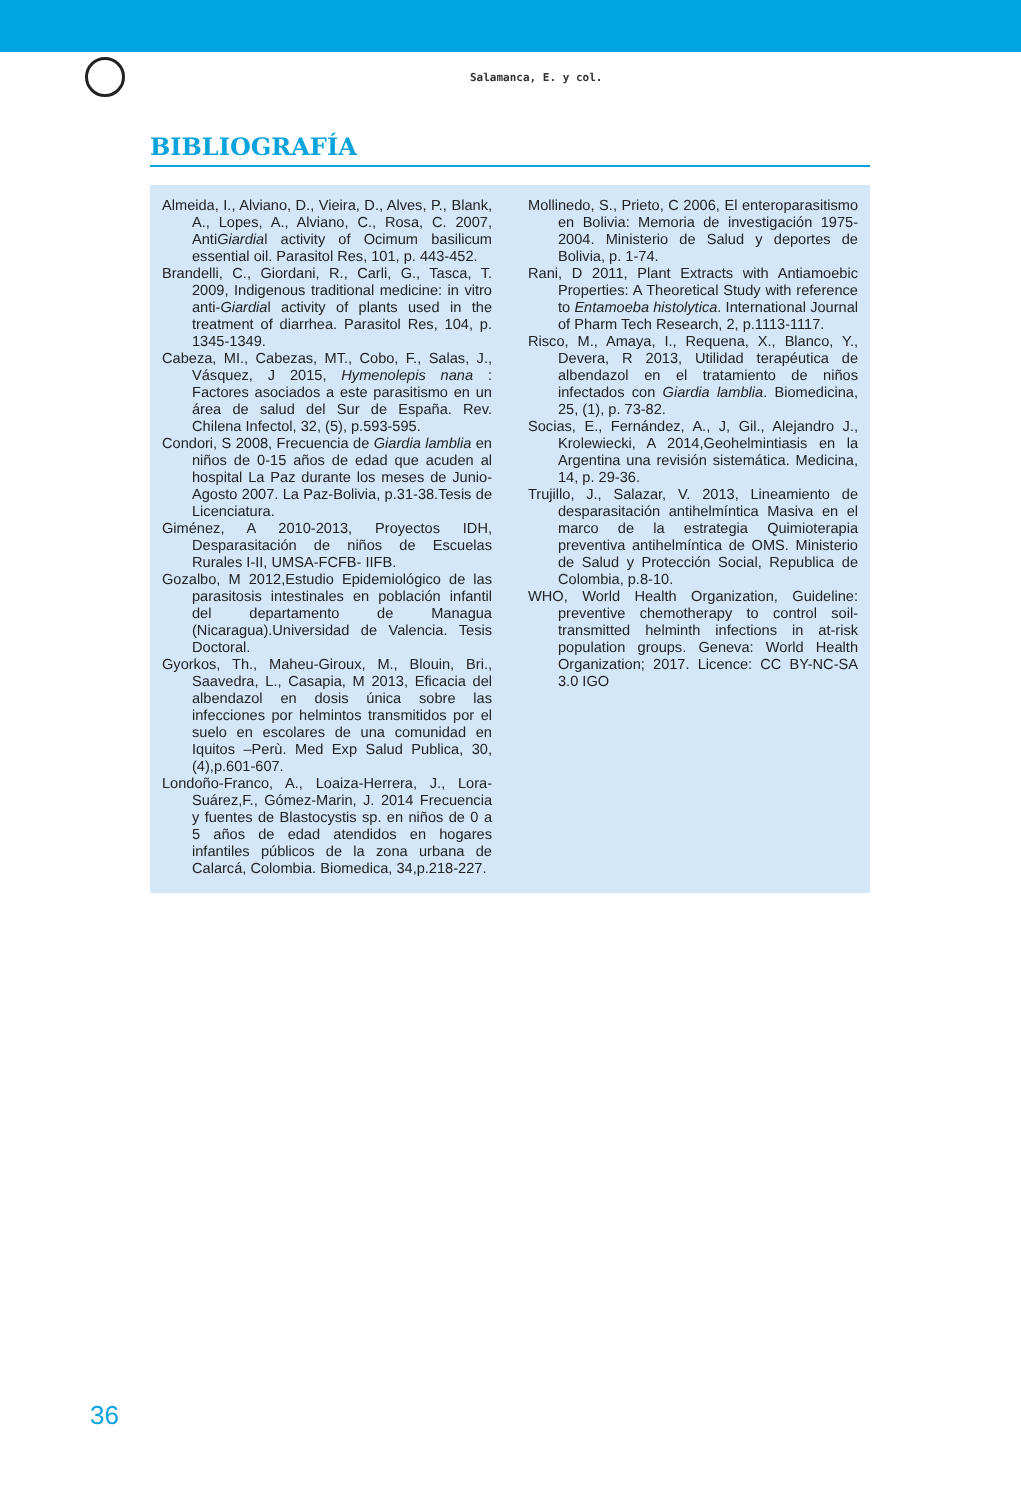Salamanca, E. y col.
BIBLIOGRAFÍA
Almeida, I., Alviano, D., Vieira, D., Alves, P., Blank, A., Lopes, A., Alviano, C., Rosa, C. 2007, AntiGiardial activity of Ocimum basilicum essential oil. Parasitol Res, 101, p. 443-452.
Brandelli, C., Giordani, R., Carli, G., Tasca, T. 2009, Indigenous traditional medicine: in vitro anti-Giardial activity of plants used in the treatment of diarrhea. Parasitol Res, 104, p. 1345-1349.
Cabeza, MI., Cabezas, MT., Cobo, F., Salas, J., Vásquez, J 2015, Hymenolepis nana : Factores asociados a este parasitismo en un área de salud del Sur de España. Rev. Chilena Infectol, 32, (5), p.593-595.
Condori, S 2008, Frecuencia de Giardia lamblia en niños de 0-15 años de edad que acuden al hospital La Paz durante los meses de Junio-Agosto 2007. La Paz-Bolivia, p.31-38.Tesis de Licenciatura.
Giménez, A 2010-2013, Proyectos IDH, Desparasitación de niños de Escuelas Rurales I-II, UMSA-FCFB- IIFB.
Gozalbo, M 2012,Estudio Epidemiológico de las parasitosis intestinales en población infantil del departamento de Managua (Nicaragua).Universidad de Valencia. Tesis Doctoral.
Gyorkos, Th., Maheu-Giroux, M., Blouin, Bri., Saavedra, L., Casapia, M 2013, Eficacia del albendazol en dosis única sobre las infecciones por helmintos transmitidos por el suelo en escolares de una comunidad en Iquitos –Perù. Med Exp Salud Publica, 30,(4),p.601-607.
Londoño-Franco, A., Loaiza-Herrera, J., Lora-Suárez,F., Gómez-Marin, J. 2014 Frecuencia y fuentes de Blastocystis sp. en niños de 0 a 5 años de edad atendidos en hogares infantiles públicos de la zona urbana de Calarcá, Colombia. Biomedica, 34,p.218-227.
Mollinedo, S., Prieto, C 2006, El enteroparasitismo en Bolivia: Memoria de investigación 1975-2004. Ministerio de Salud y deportes de Bolivia, p. 1-74.
Rani, D 2011, Plant Extracts with Antiamoebic Properties: A Theoretical Study with reference to Entamoeba histolytica. International Journal of Pharm Tech Research, 2, p.1113-1117.
Risco, M., Amaya, I., Requena, X., Blanco, Y., Devera, R 2013, Utilidad terapéutica de albendazol en el tratamiento de niños infectados con Giardia lamblia. Biomedicina, 25, (1), p. 73-82.
Socias, E., Fernández, A., J, Gil., Alejandro J., Krolewiecki, A 2014,Geohelmintiasis en la Argentina una revisión sistemática. Medicina, 14, p. 29-36.
Trujillo, J., Salazar, V. 2013, Lineamiento de desparasitación antihelmíntica Masiva en el marco de la estrategia Quimioterapia preventiva antihelmíntica de OMS. Ministerio de Salud y Protección Social, Republica de Colombia, p.8-10.
WHO, World Health Organization, Guideline: preventive chemotherapy to control soil-transmitted helminth infections in at-risk population groups. Geneva: World Health Organization; 2017. Licence: CC BY-NC-SA 3.0 IGO
36